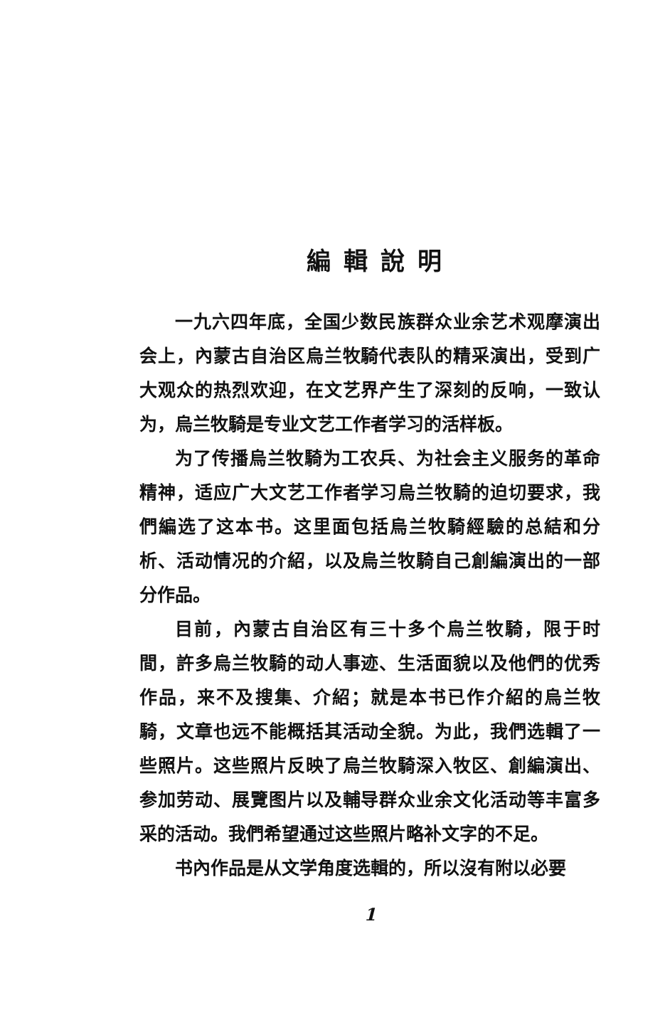編輯說明
一九六四年底，全国少数民族群众业余艺术观摩演出会上，內蒙古自治区烏兰牧騎代表队的精采演出，受到广大观众的热烈欢迎，在文艺界产生了深刻的反响，一致认为，烏兰牧騎是专业文艺工作者学习的活样板。
为了传播烏兰牧騎为工农兵、为社会主义服务的革命精神，适应广大文艺工作者学习烏兰牧騎的迫切要求，我們編选了这本书。这里面包括烏兰牧騎經驗的总結和分析、活动情况的介紹，以及烏兰牧騎自己創編演出的一部分作品。
目前，內蒙古自治区有三十多个烏兰牧騎，限于时間，許多烏兰牧騎的动人事迹、生活面貌以及他們的优秀作品，来不及搜集、介紹；就是本书已作介紹的烏兰牧騎，文章也远不能概括其活动全貌。为此，我們选輯了一些照片。这些照片反映了烏兰牧騎深入牧区、創編演出、参加劳动、展覽图片以及輔导群众业余文化活动等丰富多采的活动。我們希望通过这些照片略补文字的不足。
书內作品是从文学角度选輯的，所以沒有附以必要
1